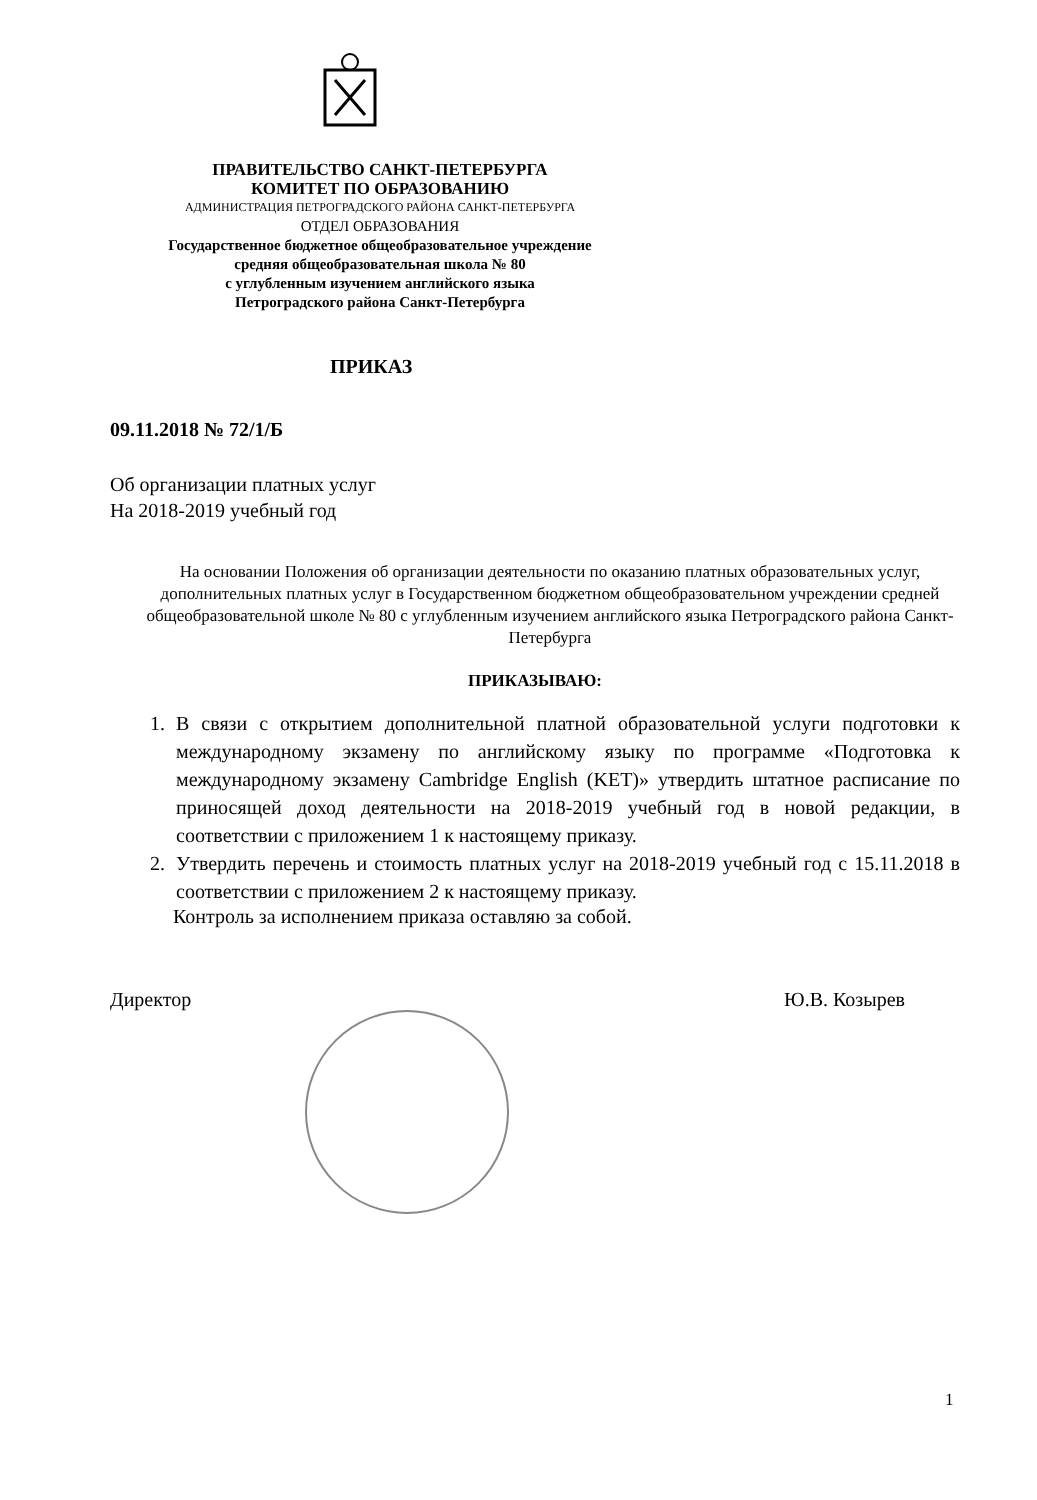ПРАВИТЕЛЬСТВО САНКТ-ПЕТЕРБУРГА
КОМИТЕТ ПО ОБРАЗОВАНИЮ
АДМИНИСТРАЦИЯ ПЕТРОГРАДСКОГО РАЙОНА САНКТ-ПЕТЕРБУРГА
ОТДЕЛ ОБРАЗОВАНИЯ
Государственное бюджетное общеобразовательное учреждение
средняя общеобразовательная школа № 80
с углубленным изучением английского языка
Петроградского района Санкт-Петербурга
ПРИКАЗ
09.11.2018 № 72/1/Б
Об организации платных услуг
На 2018-2019 учебный год
На основании Положения об организации деятельности по оказанию платных образовательных услуг, дополнительных платных услуг в Государственном бюджетном общеобразовательном учреждении средней общеобразовательной школе № 80 с углубленным изучением английского языка Петроградского района Санкт-Петербурга
ПРИКАЗЫВАЮ:
1. В связи с открытием дополнительной платной образовательной услуги подготовки к международному экзамену по английскому языку по программе «Подготовка к международному экзамену Cambridge English (KET)» утвердить штатное расписание по приносящей доход деятельности на 2018-2019 учебный год в новой редакции, в соответствии с приложением 1 к настоящему приказу.
2. Утвердить перечень и стоимость платных услуг на 2018-2019 учебный год с 15.11.2018 в соответствии с приложением 2 к настоящему приказу.
Контроль за исполнением приказа оставляю за собой.
Директор Ю.В. Козырев
1